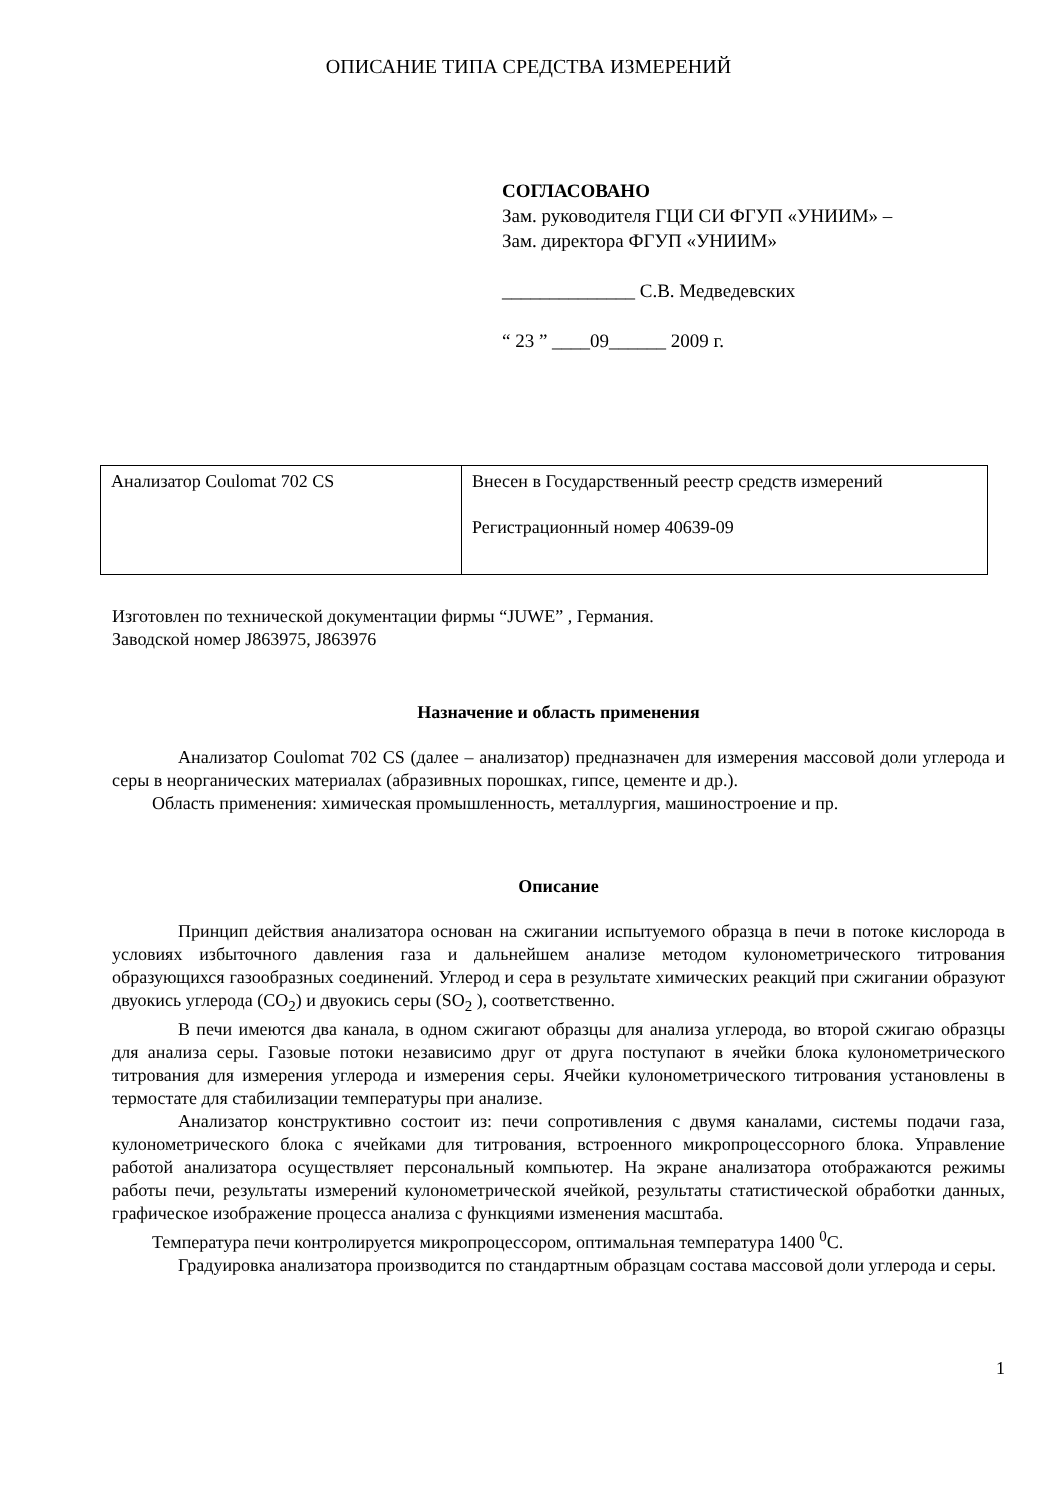ОПИСАНИЕ ТИПА СРЕДСТВА ИЗМЕРЕНИЙ
СОГЛАСОВАНО
Зам. руководителя ГЦИ СИ ФГУП «УНИИМ» –
Зам. директора ФГУП «УНИИМ»
______________ С.В. Медведевских
“ 23 ” ____09______ 2009 г.
| Анализатор Coulomat 702 CS | Внесен в Государственный реестр средств измерений Регистрационный номер 40639-09 |
Изготовлен по технической документации фирмы “JUWE” , Германия.
Заводской номер J863975, J863976
Назначение и область применения
Анализатор Coulomat 702 CS (далее – анализатор) предназначен для измерения массовой доли углерода и серы в неорганических материалах (абразивных порошках, гипсе, цементе и др.).
Область применения: химическая промышленность, металлургия, машиностроение и пр.
Описание
Принцип действия анализатора основан на сжигании испытуемого образца в печи в потоке кислорода в условиях избыточного давления газа и дальнейшем анализе методом кулонометрического титрования образующихся газообразных соединений. Углерод и сера в результате химических реакций при сжигании образуют двуокись углерода (CO<sub>2</sub>) и двуокись серы (SO<sub>2</sub> ), соответственно.
В печи имеются два канала, в одном сжигают образцы для анализа углерода, во второй сжигаю образцы для анализа серы. Газовые потоки независимо друг от друга поступают в ячейки блока кулонометрического титрования для измерения углерода и измерения серы. Ячейки кулонометрического титрования установлены в термостате для стабилизации температуры при анализе.
Анализатор конструктивно состоит из: печи сопротивления с двумя каналами, системы подачи газа, кулонометрического блока с ячейками для титрования, встроенного микропроцессорного блока. Управление работой анализатора осуществляет персональный компьютер. На экране анализатора отображаются режимы работы печи, результаты измерений кулонометрической ячейкой, результаты статистической обработки данных, графическое изображение процесса анализа с функциями изменения масштаба.
Температура печи контролируется микропроцессором, оптимальная температура 1400 <sup>0</sup>С.
Градуировка анализатора производится по стандартным образцам состава массовой доли углерода и серы.
1